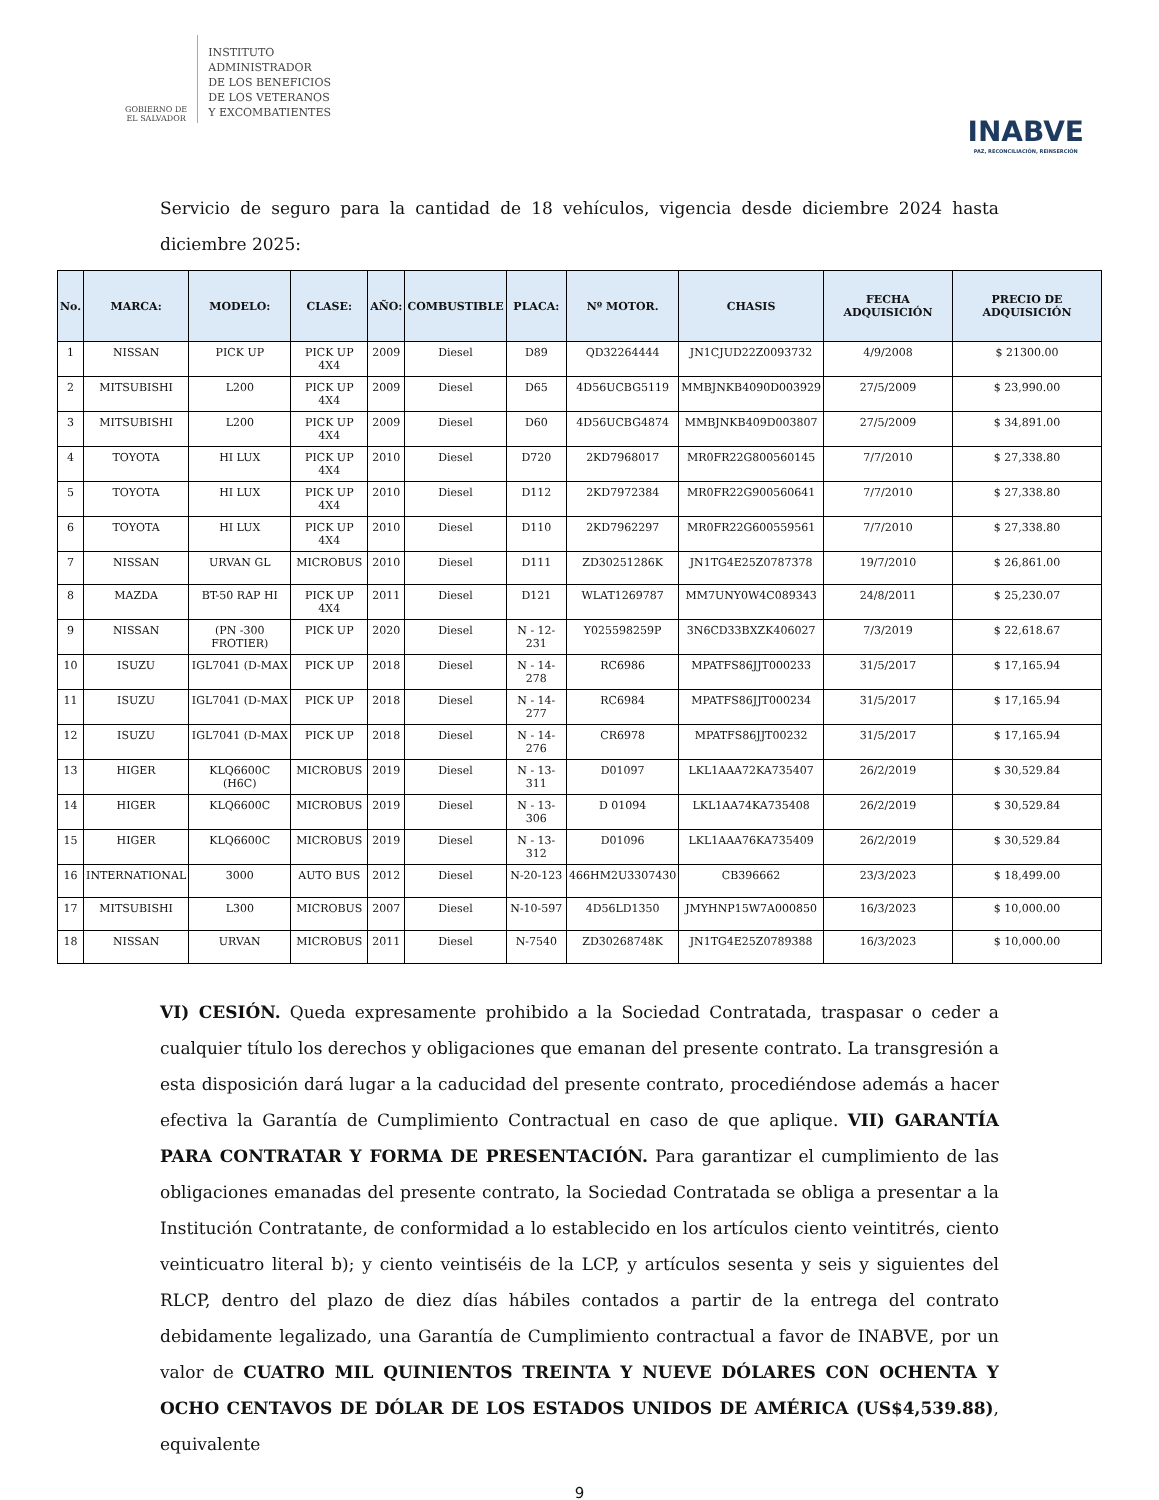GOBIERNO DE
EL SALVADOR
INSTITUTO
ADMINISTRADOR
DE LOS BENEFICIOS
DE LOS VETERANOS
Y EXCOMBATIENTES
INABVE
PAZ, RECONCILIACIÓN, REINSERCIÓN
Servicio de seguro para la cantidad de 18 vehículos, vigencia desde diciembre 2024 hasta diciembre 2025:
| No. | MARCA: | MODELO: | CLASE: | AÑO: | COMBUSTIBLE | PLACA: | Nº MOTOR. | CHASIS | FECHA ADQUISICIÓN | PRECIO DE ADQUISICIÓN |
| --- | --- | --- | --- | --- | --- | --- | --- | --- | --- | --- |
| 1 | NISSAN | PICK UP | PICK UP 4X4 | 2009 | Diesel | D89 | QD32264444 | JN1CJUD22Z0093732 | 4/9/2008 | $ 21300.00 |
| 2 | MITSUBISHI | L200 | PICK UP 4X4 | 2009 | Diesel | D65 | 4D56UCBG5119 | MMBJNKB4090D003929 | 27/5/2009 | $ 23,990.00 |
| 3 | MITSUBISHI | L200 | PICK UP 4X4 | 2009 | Diesel | D60 | 4D56UCBG4874 | MMBJNKB409D003807 | 27/5/2009 | $ 34,891.00 |
| 4 | TOYOTA | HI LUX | PICK UP 4X4 | 2010 | Diesel | D720 | 2KD7968017 | MR0FR22G800560145 | 7/7/2010 | $ 27,338.80 |
| 5 | TOYOTA | HI LUX | PICK UP 4X4 | 2010 | Diesel | D112 | 2KD7972384 | MR0FR22G900560641 | 7/7/2010 | $ 27,338.80 |
| 6 | TOYOTA | HI LUX | PICK UP 4X4 | 2010 | Diesel | D110 | 2KD7962297 | MR0FR22G600559561 | 7/7/2010 | $ 27,338.80 |
| 7 | NISSAN | URVAN GL | MICROBUS | 2010 | Diesel | D111 | ZD30251286K | JN1TG4E25Z0787378 | 19/7/2010 | $ 26,861.00 |
| 8 | MAZDA | BT-50 RAP HI | PICK UP 4X4 | 2011 | Diesel | D121 | WLAT1269787 | MM7UNY0W4C089343 | 24/8/2011 | $ 25,230.07 |
| 9 | NISSAN | (PN -300 FROTIER) | PICK UP | 2020 | Diesel | N - 12-231 | Y025598259P | 3N6CD33BXZK406027 | 7/3/2019 | $ 22,618.67 |
| 10 | ISUZU | IGL7041 (D-MAX | PICK UP | 2018 | Diesel | N - 14-278 | RC6986 | MPATFS86JJT000233 | 31/5/2017 | $ 17,165.94 |
| 11 | ISUZU | IGL7041 (D-MAX | PICK UP | 2018 | Diesel | N - 14-277 | RC6984 | MPATFS86JJT000234 | 31/5/2017 | $ 17,165.94 |
| 12 | ISUZU | IGL7041 (D-MAX | PICK UP | 2018 | Diesel | N - 14-276 | CR6978 | MPATFS86JJT00232 | 31/5/2017 | $ 17,165.94 |
| 13 | HIGER | KLQ6600C (H6C) | MICROBUS | 2019 | Diesel | N - 13-311 | D01097 | LKL1AAA72KA735407 | 26/2/2019 | $ 30,529.84 |
| 14 | HIGER | KLQ6600C | MICROBUS | 2019 | Diesel | N - 13-306 | D 01094 | LKL1AA74KA735408 | 26/2/2019 | $ 30,529.84 |
| 15 | HIGER | KLQ6600C | MICROBUS | 2019 | Diesel | N - 13-312 | D01096 | LKL1AAA76KA735409 | 26/2/2019 | $ 30,529.84 |
| 16 | INTERNATIONAL | 3000 | AUTO BUS | 2012 | Diesel | N-20-123 | 466HM2U3307430 | CB396662 | 23/3/2023 | $ 18,499.00 |
| 17 | MITSUBISHI | L300 | MICROBUS | 2007 | Diesel | N-10-597 | 4D56LD1350 | JMYHNP15W7A000850 | 16/3/2023 | $ 10,000.00 |
| 18 | NISSAN | URVAN | MICROBUS | 2011 | Diesel | N-7540 | ZD30268748K | JN1TG4E25Z0789388 | 16/3/2023 | $ 10,000.00 |
VI) CESIÓN. Queda expresamente prohibido a la Sociedad Contratada, traspasar o ceder a cualquier título los derechos y obligaciones que emanan del presente contrato. La transgresión a esta disposición dará lugar a la caducidad del presente contrato, procediéndose además a hacer efectiva la Garantía de Cumplimiento Contractual en caso de que aplique. VII) GARANTÍA PARA CONTRATAR Y FORMA DE PRESENTACIÓN. Para garantizar el cumplimiento de las obligaciones emanadas del presente contrato, la Sociedad Contratada se obliga a presentar a la Institución Contratante, de conformidad a lo establecido en los artículos ciento veintitrés, ciento veinticuatro literal b); y ciento veintiséis de la LCP, y artículos sesenta y seis y siguientes del RLCP, dentro del plazo de diez días hábiles contados a partir de la entrega del contrato debidamente legalizado, una Garantía de Cumplimiento contractual a favor de INABVE, por un valor de CUATRO MIL QUINIENTOS TREINTA Y NUEVE DÓLARES CON OCHENTA Y OCHO CENTAVOS DE DÓLAR DE LOS ESTADOS UNIDOS DE AMÉRICA (US$4,539.88), equivalente
9